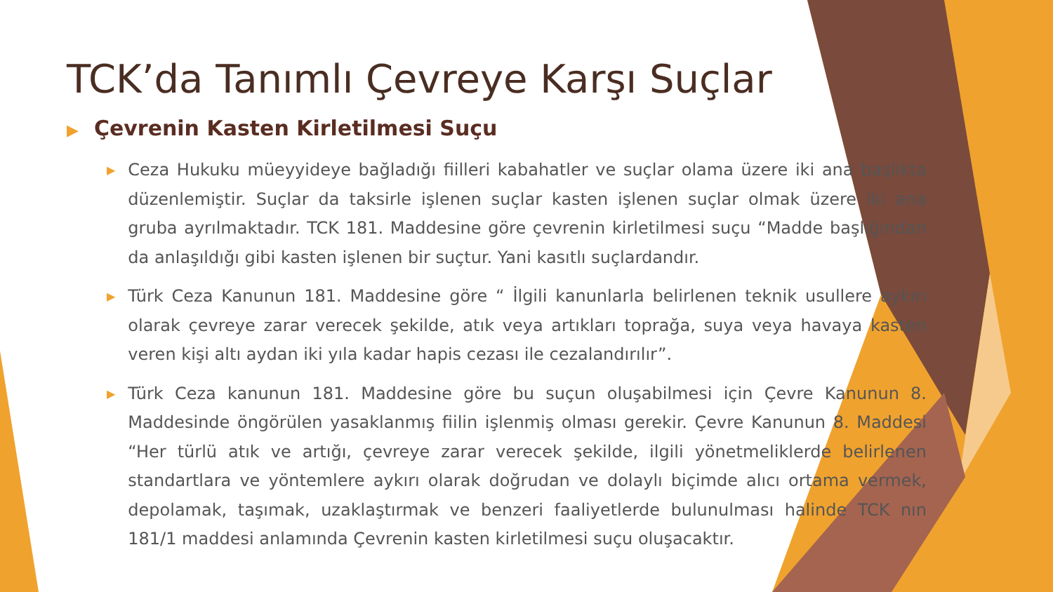TCK’da Tanımlı Çevreye Karşı Suçlar
▶ Çevrenin Kasten Kirletilmesi Suçu
▶ Ceza Hukuku müeyyideye bağladığı fiilleri kabahatler ve suçlar olama üzere iki ana başlıkta düzenlemiştir. Suçlar da taksirle işlenen suçlar kasten işlenen suçlar olmak üzere iki ana gruba ayrılmaktadır. TCK 181. Maddesine göre çevrenin kirletilmesi suçu “Madde başlığından da anlaşıldığı gibi kasten işlenen bir suçtur. Yani kasıtlı suçlardandır.
▶ Türk Ceza Kanunun 181. Maddesine göre “ İlgili kanunlarla belirlenen teknik usullere aykırı olarak çevreye zarar verecek şekilde, atık veya artıkları toprağa, suya veya havaya kasten veren kişi altı aydan iki yıla kadar hapis cezası ile cezalandırılır”.
▶ Türk Ceza kanunun 181. Maddesine göre bu suçun oluşabilmesi için Çevre Kanunun 8. Maddesinde öngörülen yasaklanmış fiilin işlenmiş olması gerekir. Çevre Kanunun 8. Maddesi “Her türlü atık ve artığı, çevreye zarar verecek şekilde, ilgili yönetmeliklerde belirlenen standartlara ve yöntemlere aykırı olarak doğrudan ve dolaylı biçimde alıcı ortama vermek, depolamak, taşımak, uzaklaştırmak ve benzeri faaliyetlerde bulunulması halinde TCK nın 181/1 maddesi anlamında Çevrenin kasten kirletilmesi suçu oluşacaktır.